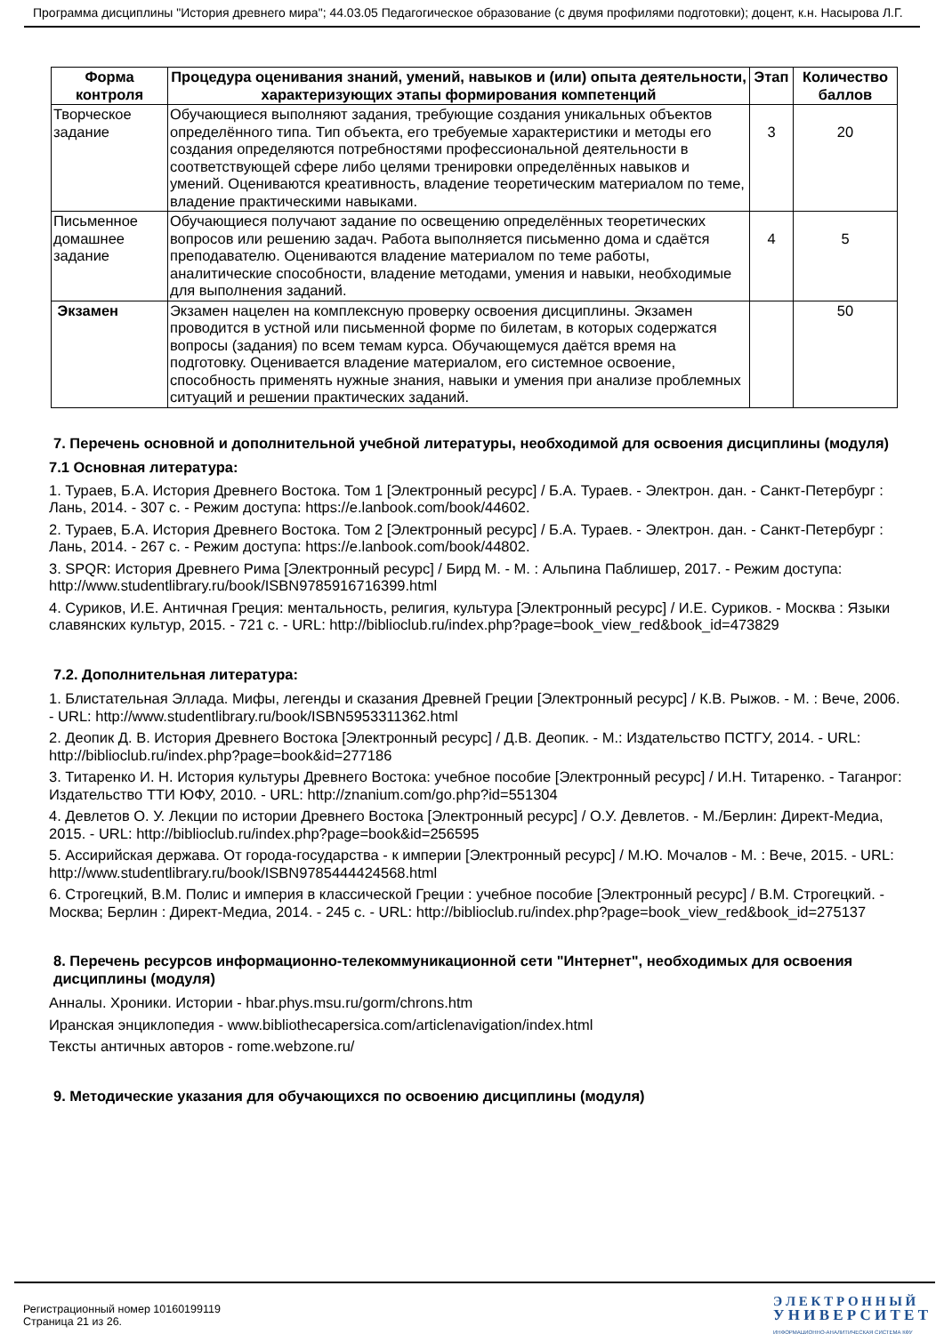Программа дисциплины "История древнего мира"; 44.03.05 Педагогическое образование (с двумя профилями подготовки); доцент, к.н. Насырова Л.Г.
| Форма контроля | Процедура оценивания знаний, умений, навыков и (или) опыта деятельности, характеризующих этапы формирования компетенций | Этап | Количество баллов |
| --- | --- | --- | --- |
| Творческое задание | Обучающиеся выполняют задания, требующие создания уникальных объектов определённого типа. Тип объекта, его требуемые характеристики и методы его создания определяются потребностями профессиональной деятельности в соответствующей сфере либо целями тренировки определённых навыков и умений. Оцениваются креативность, владение теоретическим материалом по теме, владение практическими навыками. | 3 | 20 |
| Письменное домашнее задание | Обучающиеся получают задание по освещению определённых теоретических вопросов или решению задач. Работа выполняется письменно дома и сдаётся преподавателю. Оцениваются владение материалом по теме работы, аналитические способности, владение методами, умения и навыки, необходимые для выполнения заданий. | 4 | 5 |
| Экзамен | Экзамен нацелен на комплексную проверку освоения дисциплины. Экзамен проводится в устной или письменной форме по билетам, в которых содержатся вопросы (задания) по всем темам курса. Обучающемуся даётся время на подготовку. Оценивается владение материалом, его системное освоение, способность применять нужные знания, навыки и умения при анализе проблемных ситуаций и решении практических заданий. | | 50 |
7. Перечень основной и дополнительной учебной литературы, необходимой для освоения дисциплины (модуля)
7.1 Основная литература:
1. Тураев, Б.А. История Древнего Востока. Том 1 [Электронный ресурс] / Б.А. Тураев. - Электрон. дан. - Санкт-Петербург : Лань, 2014. - 307 с. - Режим доступа: https://e.lanbook.com/book/44602.
2. Тураев, Б.А. История Древнего Востока. Том 2 [Электронный ресурс] / Б.А. Тураев. - Электрон. дан. - Санкт-Петербург : Лань, 2014. - 267 с. - Режим доступа: https://e.lanbook.com/book/44802.
3. SPQR: История Древнего Рима [Электронный ресурс] / Бирд М. - М. : Альпина Паблишер, 2017. - Режим доступа: http://www.studentlibrary.ru/book/ISBN9785916716399.html
4. Суриков, И.Е. Античная Греция: ментальность, религия, культура [Электронный ресурс] / И.Е. Суриков. - Москва : Языки славянских культур, 2015. - 721 с. - URL: http://biblioclub.ru/index.php?page=book_view_red&book_id=473829
7.2. Дополнительная литература:
1. Блистательная Эллада. Мифы, легенды и сказания Древней Греции [Электронный ресурс] / К.В. Рыжов. - М. : Вече, 2006. - URL: http://www.studentlibrary.ru/book/ISBN5953311362.html
2. Деопик Д. В. История Древнего Востока [Электронный ресурс] / Д.В. Деопик. - М.: Издательство ПСТГУ, 2014. - URL: http://biblioclub.ru/index.php?page=book&id=277186
3. Титаренко И. Н. История культуры Древнего Востока: учебное пособие [Электронный ресурс] / И.Н. Титаренко. - Таганрог: Издательство ТТИ ЮФУ, 2010. - URL: http://znanium.com/go.php?id=551304
4. Девлетов О. У. Лекции по истории Древнего Востока [Электронный ресурс] / О.У. Девлетов. - М./Берлин: Директ-Медиа, 2015. - URL: http://biblioclub.ru/index.php?page=book&id=256595
5. Ассирийская держава. От города-государства - к империи [Электронный ресурс] / М.Ю. Мочалов - М. : Вече, 2015. - URL: http://www.studentlibrary.ru/book/ISBN9785444424568.html
6. Строгецкий, В.М. Полис и империя в классической Греции : учебное пособие [Электронный ресурс] / В.М. Строгецкий. - Москва; Берлин : Директ-Медиа, 2014. - 245 с. - URL: http://biblioclub.ru/index.php?page=book_view_red&book_id=275137
8. Перечень ресурсов информационно-телекоммуникационной сети "Интернет", необходимых для освоения дисциплины (модуля)
Анналы. Хроники. Истории - hbar.phys.msu.ru/gorm/chrons.htm
Иранская энциклопедия - www.bibliothecapersica.com/articlenavigation/index.html
Тексты античных авторов - rome.webzone.ru/
9. Методические указания для обучающихся по освоению дисциплины (модуля)
Регистрационный номер 10160199119
Страница 21 из 26.
Э Л Е К Т Р О Н Н Ы Й
У Н И В Е Р С И Т Е Т
ИНФОРМАЦИОННО-АНАЛИТИЧЕСКАЯ СИСТЕМА КФУ